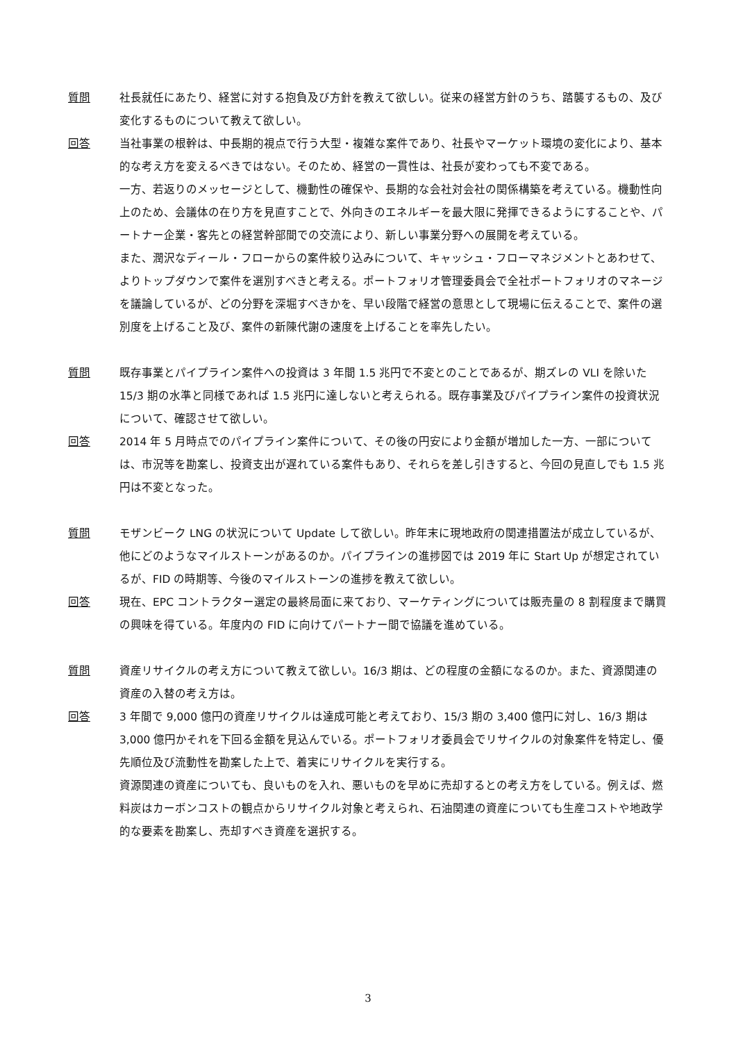質問 社長就任にあたり、経営に対する抱負及び方針を教えて欲しい。従来の経営方針のうち、踏襲するもの、及び変化するものについて教えて欲しい。
回答 当社事業の根幹は、中長期的視点で行う大型・複雑な案件であり、社長やマーケット環境の変化により、基本的な考え方を変えるべきではない。そのため、経営の一貫性は、社長が変わっても不変である。
一方、若返りのメッセージとして、機動性の確保や、長期的な会社対会社の関係構築を考えている。機動性向上のため、会議体の在り方を見直すことで、外向きのエネルギーを最大限に発揮できるようにすることや、パートナー企業・客先との経営幹部間での交流により、新しい事業分野への展開を考えている。
また、潤沢なディール・フローからの案件絞り込みについて、キャッシュ・フローマネジメントとあわせて、よりトップダウンで案件を選別すべきと考える。ポートフォリオ管理委員会で全社ポートフォリオのマネージを議論しているが、どの分野を深堀すべきかを、早い段階で経営の意思として現場に伝えることで、案件の選別度を上げること及び、案件の新陳代謝の速度を上げることを率先したい。
質問 既存事業とパイプライン案件への投資は 3 年間 1.5 兆円で不変とのことであるが、期ズレの VLI を除いた 15/3 期の水準と同様であれば 1.5 兆円に達しないと考えられる。既存事業及びパイプライン案件の投資状況について、確認させて欲しい。
回答 2014 年 5 月時点でのパイプライン案件について、その後の円安により金額が増加した一方、一部については、市況等を勘案し、投資支出が遅れている案件もあり、それらを差し引きすると、今回の見直しでも 1.5 兆円は不変となった。
質問 モザンビーク LNG の状況について Update して欲しい。昨年末に現地政府の関連措置法が成立しているが、他にどのようなマイルストーンがあるのか。パイプラインの進捗図では 2019 年に Start Up が想定されているが、FID の時期等、今後のマイルストーンの進捗を教えて欲しい。
回答 現在、EPC コントラクター選定の最終局面に来ており、マーケティングについては販売量の 8 割程度まで購買の興味を得ている。年度内の FID に向けてパートナー間で協議を進めている。
質問 資産リサイクルの考え方について教えて欲しい。16/3 期は、どの程度の金額になるのか。また、資源関連の資産の入替の考え方は。
回答 3 年間で 9,000 億円の資産リサイクルは達成可能と考えており、15/3 期の 3,400 億円に対し、16/3 期は 3,000 億円かそれを下回る金額を見込んでいる。ポートフォリオ委員会でリサイクルの対象案件を特定し、優先順位及び流動性を勘案した上で、着実にリサイクルを実行する。
資源関連の資産についても、良いものを入れ、悪いものを早めに売却するとの考え方をしている。例えば、燃料炭はカーボンコストの観点からリサイクル対象と考えられ、石油関連の資産についても生産コストや地政学的な要素を勘案し、売却すべき資産を選択する。
3